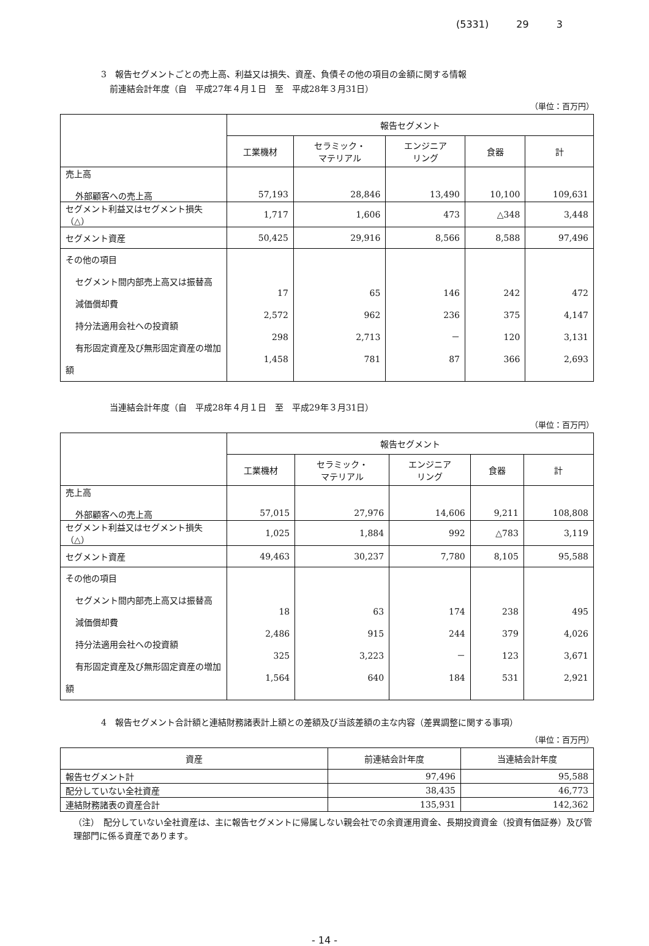(5331) 29 3
3　報告セグメントごとの売上高、利益又は損失、資産、負債その他の項目の金額に関する情報
　前連結会計年度（自　平成27年４月１日　至　平成28年３月31日）
（単位：百万円）
| | 報告セグメント | | | | |
| | 工業機材 | セラミック・ マテリアル | エンジニア リング | 食器 | 計 |
| 売上高 外部顧客への売上高 | 57,193 | 28,846 | 13,490 | 10,100 | 109,631 |
| セグメント利益又はセグメント損失（△） | 1,717 | 1,606 | 473 | △348 | 3,448 |
| セグメント資産 | 50,425 | 29,916 | 8,566 | 8,588 | 97,496 |
| その他の項目 セグメント間内部売上高又は振替高 減価償却費 持分法適用会社への投資額 有形固定資産及び無形固定資産の増加額 | 17 2,572 298 1,458 | 65 962 2,713 781 | 146 236 － 87 | 242 375 120 366 | 472 4,147 3,131 2,693 |
　当連結会計年度（自　平成28年４月１日　至　平成29年３月31日）
（単位：百万円）
| | 報告セグメント | | | | |
| | 工業機材 | セラミック・ マテリアル | エンジニア リング | 食器 | 計 |
| 売上高 外部顧客への売上高 | 57,015 | 27,976 | 14,606 | 9,211 | 108,808 |
| セグメント利益又はセグメント損失（△） | 1,025 | 1,884 | 992 | △783 | 3,119 |
| セグメント資産 | 49,463 | 30,237 | 7,780 | 8,105 | 95,588 |
| その他の項目 セグメント間内部売上高又は振替高 減価償却費 持分法適用会社への投資額 有形固定資産及び無形固定資産の増加額 | 18 2,486 325 1,564 | 63 915 3,223 640 | 174 244 － 184 | 238 379 123 531 | 495 4,026 3,671 2,921 |
4　報告セグメント合計額と連結財務諸表計上額との差額及び当該差額の主な内容（差異調整に関する事項）
（単位：百万円）
| 資産 | 前連結会計年度 | 当連結会計年度 |
| --- | --- | --- |
| 報告セグメント計 | 97,496 | 95,588 |
| 配分していない全社資産 | 38,435 | 46,773 |
| 連結財務諸表の資産合計 | 135,931 | 142,362 |
（注）　配分していない全社資産は、主に報告セグメントに帰属しない親会社での余資運用資金、長期投資資金（投資有価証券）及び管理部門に係る資産であります。
- 14 -